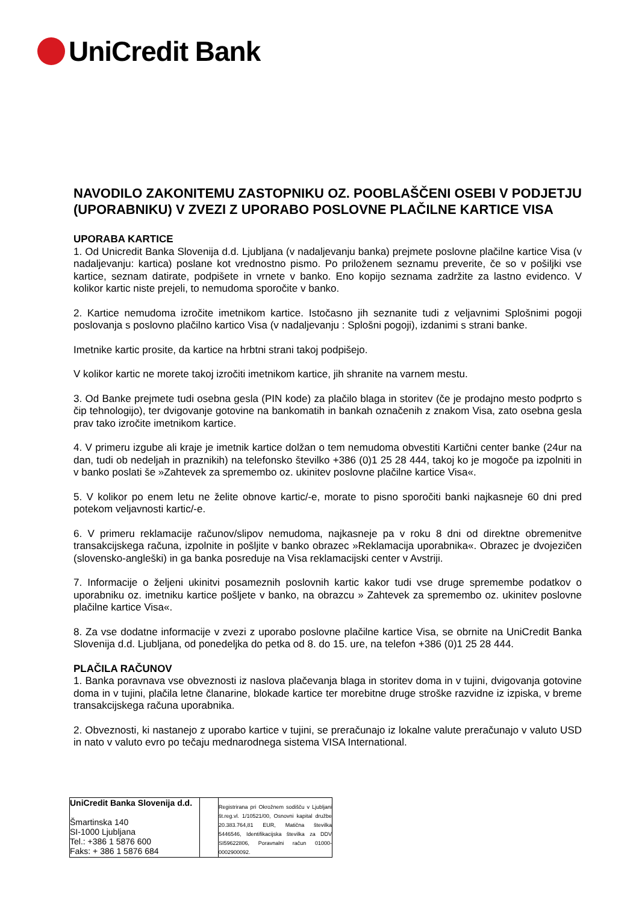UniCredit Bank
NAVODILO ZAKONITEMU ZASTOPNIKU OZ. POOBLAŠČENI OSEBI V PODJETJU (UPORABNIKU) V ZVEZI Z UPORABO POSLOVNE PLAČILNE KARTICE VISA
UPORABA KARTICE
1. Od Unicredit Banka Slovenija d.d. Ljubljana (v nadaljevanju banka) prejmete poslovne plačilne kartice Visa (v nadaljevanju: kartica) poslane kot vrednostno pismo. Po priloženem seznamu preverite, če so v pošiljki vse kartice, seznam datirate, podpišete in vrnete v banko. Eno kopijo seznama zadržite za lastno evidenco. V kolikor kartic niste prejeli, to nemudoma sporočite v banko.
2. Kartice nemudoma izročite imetnikom kartice. Istočasno jih seznanite tudi z veljavnimi Splošnimi pogoji poslovanja s poslovno plačilno kartico Visa (v nadaljevanju : Splošni pogoji), izdanimi s strani banke.
Imetnike kartic prosite, da kartice na hrbtni strani takoj podpišejo.
V kolikor kartic ne morete takoj izročiti imetnikom kartice, jih shranite na varnem mestu.
3. Od Banke prejmete tudi osebna gesla (PIN kode) za plačilo blaga in storitev (če je prodajno mesto podprto s čip tehnologijo), ter dvigovanje gotovine na bankomatih in bankah označenih z znakom Visa, zato osebna gesla prav tako izročite imetnikom kartice.
4. V primeru izgube ali kraje je imetnik kartice dolžan o tem nemudoma obvestiti Kartični center banke (24ur na dan, tudi ob nedeljah in praznikih) na telefonsko številko +386 (0)1 25 28 444, takoj ko je mogoče pa izpolniti in v banko poslati še »Zahtevek za spremembo oz. ukinitev poslovne plačilne kartice Visa«.
5. V kolikor po enem letu ne želite obnove kartic/-e, morate to pisno sporočiti banki najkasneje 60 dni pred potekom veljavnosti kartic/-e.
6. V primeru reklamacije računov/slipov nemudoma, najkasneje pa v roku 8 dni od direktne obremenitve transakcijskega računa, izpolnite in pošljite v banko obrazec »Reklamacija uporabnika«. Obrazec je dvojezičen (slovensko-angleški) in ga banka posreduje na Visa reklamacijski center v Avstriji.
7. Informacije o željeni ukinitvi posameznih poslovnih kartic kakor tudi vse druge spremembe podatkov o uporabniku oz. imetniku kartice pošljete v banko, na obrazcu » Zahtevek za spremembo oz. ukinitev poslovne plačilne kartice Visa«.
8. Za vse dodatne informacije v zvezi z uporabo poslovne plačilne kartice Visa, se obrnite na UniCredit Banka Slovenija d.d. Ljubljana, od ponedeljka do petka od 8. do 15. ure, na telefon +386 (0)1 25 28 444.
PLAČILA RAČUNOV
1. Banka poravnava vse obveznosti iz naslova plačevanja blaga in storitev doma in v tujini, dvigovanja gotovine doma in v tujini, plačila letne članarine, blokade kartice ter morebitne druge stroške razvidne iz izpiska, v breme transakcijskega računa uporabnika.
2. Obveznosti, ki nastanejo z uporabo kartice v tujini, se preračunajo iz lokalne valute preračunajo v valuto USD in nato v valuto evro po tečaju mednarodnega sistema VISA International.
| UniCredit Banka Slovenija d.d. Šmartinska 140 SI-1000 Ljubljana Tel.: +386 1 5876 600 Faks: + 386 1 5876 684 | | Registrirana pri Okrožnem sodišču v Ljubljani št.reg.vl. 1/10521/00, Osnovni kapital družbe 20.383.764,81 EUR, Matična številka 5446546, Identifikacijska številka za DDV SI59622806, Poravnalni račun 01000-0002900092. |